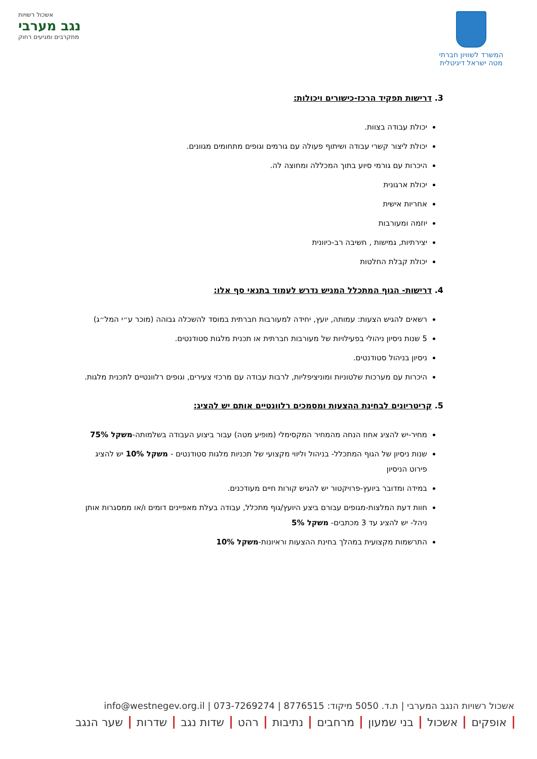המשרד לשוויון חברתי
מטה ישראל דיגיטלית
אשכול רשויות
נגב מערבי
מתקרבים ומגיעים רחוק
3. דרישות תפקיד הרכז-כישורים ויכולות:
יכולת עבודה בצוות.
יכולת ליצור קשרי עבודה ושיתוף פעולה עם גורמים וגופים מתחומים מגוונים.
היכרות עם גורמי סיוע בתוך המכללה ומחוצה לה.
יכולת ארגונית
אחריות אישית
יוזמה ומעורבות
יצירתיות, גמישות , חשיבה רב-כיוונית
יכולת קבלת החלטות
4. דרישות- הגוף המתכלל המגיש נדרש לעמוד בתנאי סף אלו:
רשאים להגיש הצעות: עמותה, יועץ, יחידה למעורבות חברתית במוסד להשכלה גבוהה (מוכר ע״י המל״ג)
5 שנות ניסיון ניהולי בפעילויות של מעורבות חברתית או תכנית מלגות סטודנטים.
ניסיון בניהול סטודנטים.
היכרות עם מערכות שלטוניות ומוניציפליות, לרבות עבודה עם מרכזי צעירים, וגופים רלוונטיים לתכנית מלגות.
5. קריטריונים לבחינת ההצעות ומסמכים רלוונטיים אותם יש להציג:
מחיר-יש להציג אחוז הנחה מהמחיר המקסימלי (מופיע מטה) עבור ביצוע העבודה בשלמותה-משקל 75%
שנות ניסיון של הגוף המתכלל- בניהול וליווי מקצועי של תכניות מלגות סטודנטים - משקל 10% יש להציג פירוט הניסיון
במידה ומדובר ביועץ-פרויקטור יש להגיש קורות חיים מעודכנים.
חוות דעת המלצות-מגופים עבורם ביצע היועץ/גוף מתכלל, עבודה בעלת מאפיינים דומים ו/או ממסגרות אותן ניהל- יש להציג עד 3 מכתבים- משקל 5%
התרשמות מקצועית במהלך בחינת ההצעות וראיונות-משקל 10%
אשכול רשויות הנגב המערבי | ת.ד. 5050 מיקוד: 8776515 | info@westnegev.org.il | 073-7269274
אופקים אשכול בני שמעון מרחבים נתיבות רהט שדות נגב שדרות שער הנגב